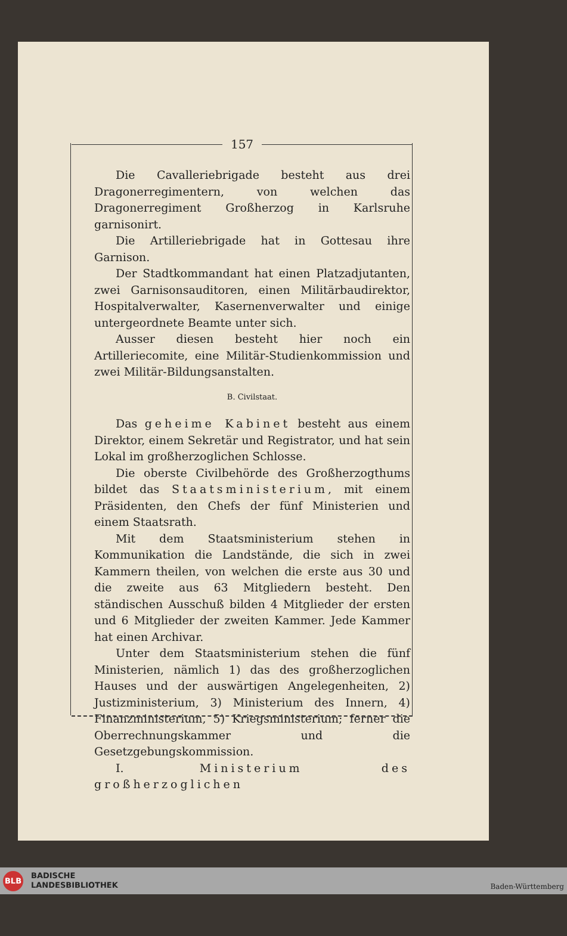157
Die Cavalleriebrigade besteht aus drei Dragonerregimentern, von welchen das Dragonerregiment Großherzog in Karlsruhe garnisonirt.
Die Artilleriebrigade hat in Gottesau ihre Garnison.
Der Stadtkommandant hat einen Platzadjutanten, zwei Garnisonsauditoren, einen Militärbaudirektor, Hospitalverwalter, Kasernenverwalter und einige untergeordnete Beamte unter sich.
Ausser diesen besteht hier noch ein Artilleriecomite, eine Militär-Studienkommission und zwei Militär-Bildungsanstalten.
B. Civilstaat.
Das geheime Kabinet besteht aus einem Direktor, einem Sekretär und Registrator, und hat sein Lokal im großherzoglichen Schlosse.
Die oberste Civilbehörde des Großherzogthums bildet das Staatsministerium, mit einem Präsidenten, den Chefs der fünf Ministerien und einem Staatsrath.
Mit dem Staatsministerium stehen in Kommunikation die Landstände, die sich in zwei Kammern theilen, von welchen die erste aus 30 und die zweite aus 63 Mitgliedern besteht. Den ständischen Ausschuß bilden 4 Mitglieder der ersten und 6 Mitglieder der zweiten Kammer. Jede Kammer hat einen Archivar.
Unter dem Staatsministerium stehen die fünf Ministerien, nämlich 1) das des großherzoglichen Hauses und der auswärtigen Angelegenheiten, 2) Justizministerium, 3) Ministerium des Innern, 4) Finanzministerium, 5) Kriegsministerium; ferner die Oberrechnungskammer und die Gesetzgebungskommission.
I. Ministerium des großherzoglichen
BLB
BADISCHE
LANDESBIBLIOTHEK
Baden-Württemberg